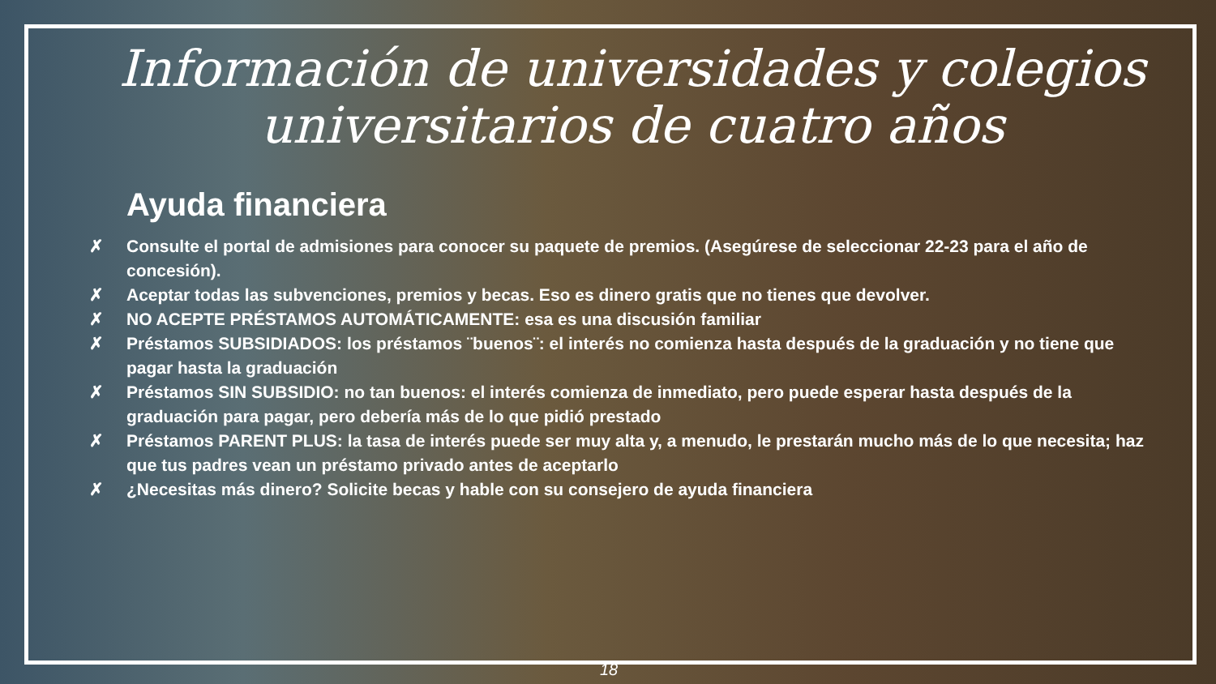Información de universidades y colegios universitarios de cuatro años
Ayuda financiera
✗ Consulte el portal de admisiones para conocer su paquete de premios. (Asegúrese de seleccionar 22-23 para el año de concesión).
✗ Aceptar todas las subvenciones, premios y becas. Eso es dinero gratis que no tienes que devolver.
✗ NO ACEPTE PRÉSTAMOS AUTOMÁTICAMENTE: esa es una discusión familiar
✗ Préstamos SUBSIDIADOS: los préstamos ¨buenos¨: el interés no comienza hasta después de la graduación y no tiene que pagar hasta la graduación
✗ Préstamos SIN SUBSIDIO: no tan buenos: el interés comienza de inmediato, pero puede esperar hasta después de la graduación para pagar, pero debería más de lo que pidió prestado
✗ Préstamos PARENT PLUS: la tasa de interés puede ser muy alta y, a menudo, le prestarán mucho más de lo que necesita; haz que tus padres vean un préstamo privado antes de aceptarlo
✗ ¿Necesitas más dinero? Solicite becas y hable con su consejero de ayuda financiera
18